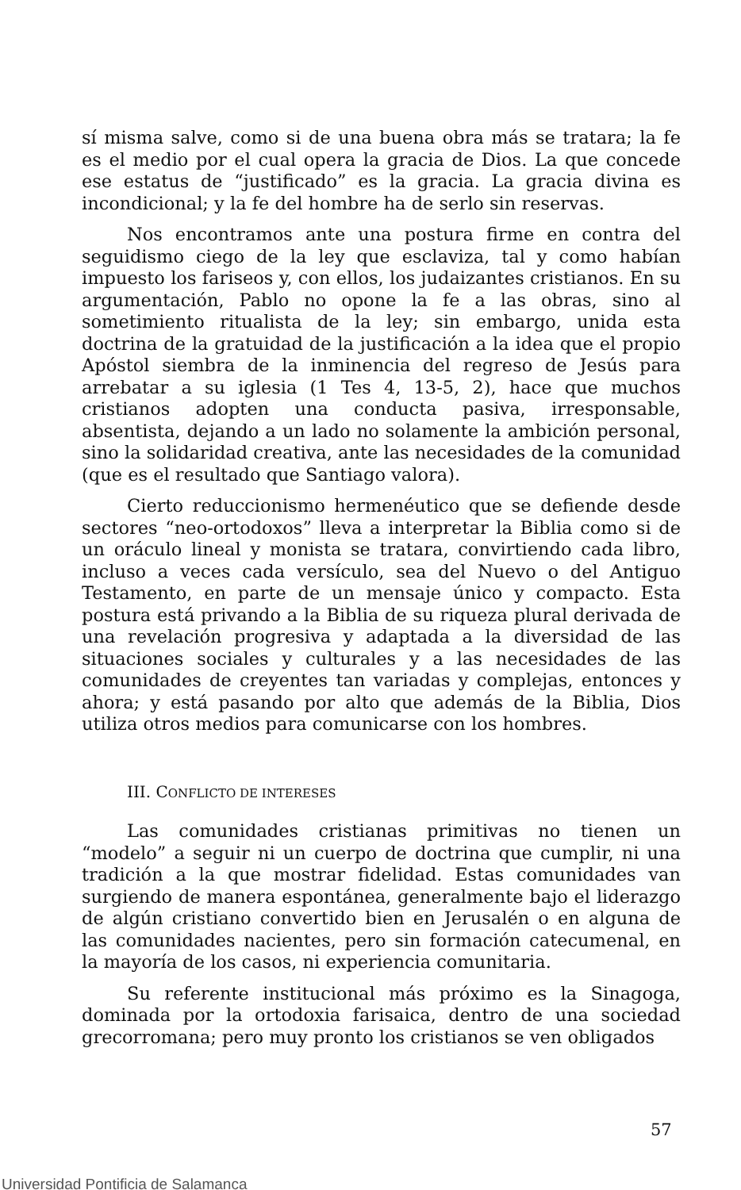sí misma salve, como si de una buena obra más se tratara; la fe es el medio por el cual opera la gracia de Dios. La que concede ese estatus de “justificado” es la gracia. La gracia divina es incondicional; y la fe del hombre ha de serlo sin reservas.
Nos encontramos ante una postura firme en contra del seguidismo ciego de la ley que esclaviza, tal y como habían impuesto los fariseos y, con ellos, los judaizantes cristianos. En su argumentación, Pablo no opone la fe a las obras, sino al sometimiento ritualista de la ley; sin embargo, unida esta doctrina de la gratuidad de la justificación a la idea que el propio Apóstol siembra de la inminencia del regreso de Jesús para arrebatar a su iglesia (1 Tes 4, 13-5, 2), hace que muchos cristianos adopten una conducta pasiva, irresponsable, absentista, dejando a un lado no solamente la ambición personal, sino la solidaridad creativa, ante las necesidades de la comunidad (que es el resultado que Santiago valora).
Cierto reduccionismo hermenéutico que se defiende desde sectores “neo-ortodoxos” lleva a interpretar la Biblia como si de un oráculo lineal y monista se tratara, convirtiendo cada libro, incluso a veces cada versículo, sea del Nuevo o del Antiguo Testamento, en parte de un mensaje único y compacto. Esta postura está privando a la Biblia de su riqueza plural derivada de una revelación progresiva y adaptada a la diversidad de las situaciones sociales y culturales y a las necesidades de las comunidades de creyentes tan variadas y complejas, entonces y ahora; y está pasando por alto que además de la Biblia, Dios utiliza otros medios para comunicarse con los hombres.
III. CONFLICTO DE INTERESES
Las comunidades cristianas primitivas no tienen un “modelo” a seguir ni un cuerpo de doctrina que cumplir, ni una tradición a la que mostrar fidelidad. Estas comunidades van surgiendo de manera espontánea, generalmente bajo el liderazgo de algún cristiano convertido bien en Jerusalén o en alguna de las comunidades nacientes, pero sin formación catecumenal, en la mayoría de los casos, ni experiencia comunitaria.
Su referente institucional más próximo es la Sinagoga, dominada por la ortodoxia farisaica, dentro de una sociedad grecorromana; pero muy pronto los cristianos se ven obligados
57
Universidad Pontificia de Salamanca